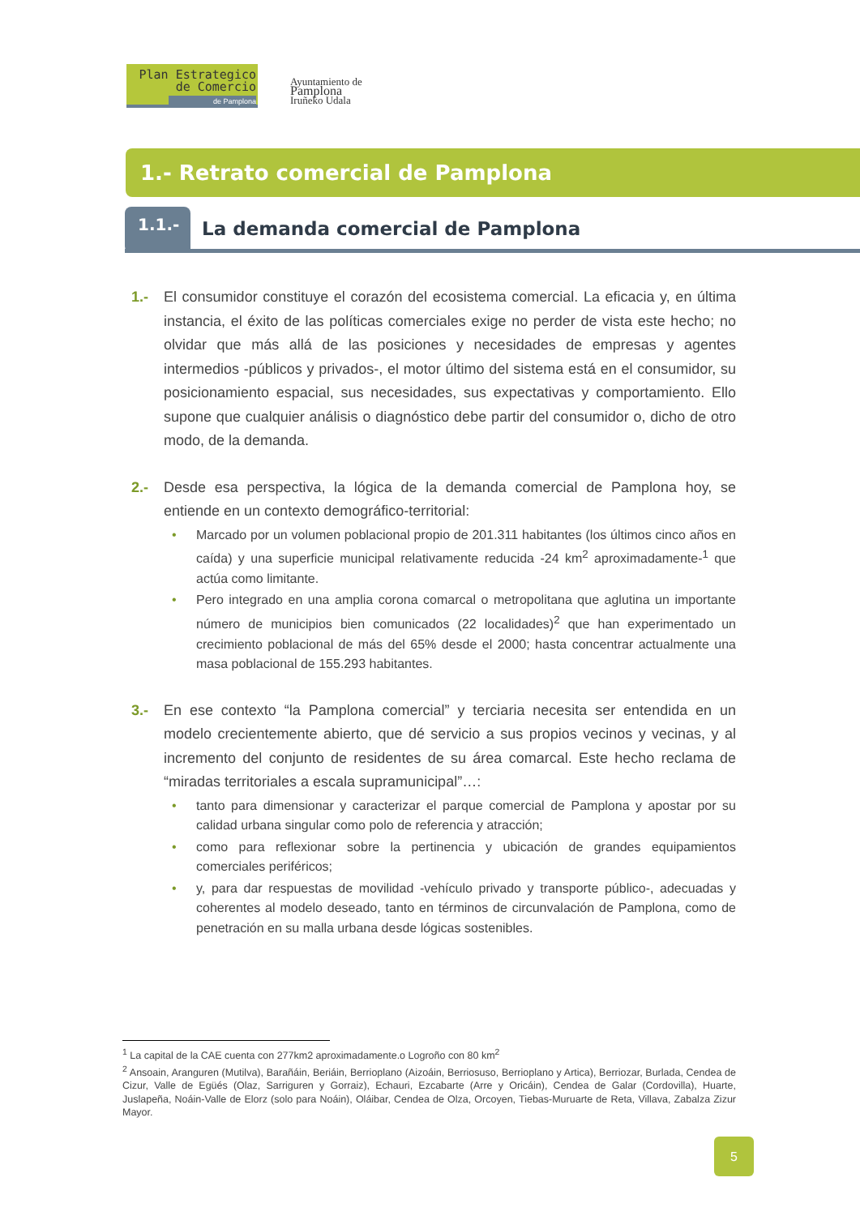Plan Estrategico
de Comercio
de Pamplona
Ayuntamiento de
Pamplona
Iruñeko Udala
1.- Retrato comercial de Pamplona
1.1.-
La demanda comercial de Pamplona
1.- El consumidor constituye el corazón del ecosistema comercial. La eficacia y, en última instancia, el éxito de las políticas comerciales exige no perder de vista este hecho; no olvidar que más allá de las posiciones y necesidades de empresas y agentes intermedios -públicos y privados-, el motor último del sistema está en el consumidor, su posicionamiento espacial, sus necesidades, sus expectativas y comportamiento. Ello supone que cualquier análisis o diagnóstico debe partir del consumidor o, dicho de otro modo, de la demanda.
2.- Desde esa perspectiva, la lógica de la demanda comercial de Pamplona hoy, se entiende en un contexto demográfico-territorial:
• Marcado por un volumen poblacional propio de 201.311 habitantes (los últimos cinco años en caída) y una superficie municipal relativamente reducida -24 km<sup>2</sup> aproximadamente-<sup>1</sup> que actúa como limitante.
• Pero integrado en una amplia corona comarcal o metropolitana que aglutina un importante número de municipios bien comunicados (22 localidades)<sup>2</sup> que han experimentado un crecimiento poblacional de más del 65% desde el 2000; hasta concentrar actualmente una masa poblacional de 155.293 habitantes.
3.- En ese contexto “la Pamplona comercial” y terciaria necesita ser entendida en un modelo crecientemente abierto, que dé servicio a sus propios vecinos y vecinas, y al incremento del conjunto de residentes de su área comarcal. Este hecho reclama de “miradas territoriales a escala supramunicipal”…:
• tanto para dimensionar y caracterizar el parque comercial de Pamplona y apostar por su calidad urbana singular como polo de referencia y atracción;
• como para reflexionar sobre la pertinencia y ubicación de grandes equipamientos comerciales periféricos;
• y, para dar respuestas de movilidad -vehículo privado y transporte público-, adecuadas y coherentes al modelo deseado, tanto en términos de circunvalación de Pamplona, como de penetración en su malla urbana desde lógicas sostenibles.
<sup>1</sup> La capital de la CAE cuenta con 277km2 aproximadamente.o Logroño con 80 km<sup>2</sup>
<sup>2</sup> Ansoain, Aranguren (Mutilva), Barañáin, Beriáin, Berrioplano (Aizoáin, Berriosuso, Berrioplano y Artica), Berriozar, Burlada, Cendea de Cizur, Valle de Egüés (Olaz, Sarriguren y Gorraiz), Echauri, Ezcabarte (Arre y Oricáin), Cendea de Galar (Cordovilla), Huarte, Juslapeña, Noáin-Valle de Elorz (solo para Noáin), Oláibar, Cendea de Olza, Orcoyen, Tiebas-Muruarte de Reta, Villava, Zabalza Zizur Mayor.
5